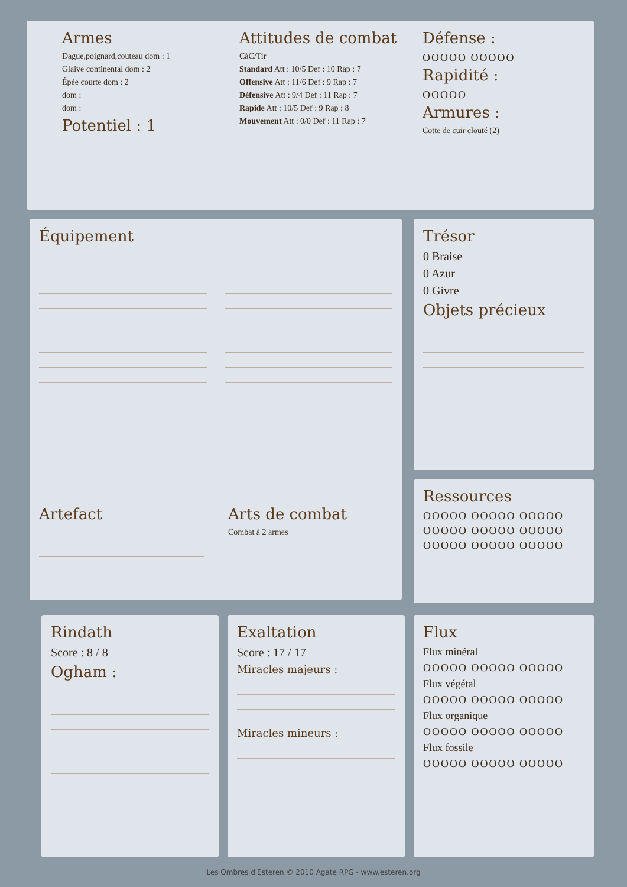Armes
Dague,poignard,couteau dom : 1
Glaive continental dom : 2
Épée courte dom : 2
dom :
dom :
Potentiel : 1
Attitudes de combat
CàC/Tir
Standard Att : 10/5 Def : 10 Rap : 7
Offensive Att : 11/6 Def : 9 Rap : 7
Défensive Att : 9/4 Def : 11 Rap : 7
Rapide Att : 10/5 Def : 9 Rap : 8
Mouvement Att : 0/0 Def : 11 Rap : 7
Défense :
OOOOO OOOOO
Rapidité :
OOOOO
Armures :
Cotte de cuir clouté (2)
Équipement
Artefact Arts de combat
Combat à 2 armes
Trésor
0 Braise
0 Azur
0 Givre
Objets précieux
Ressources
OOOOO OOOOO OOOOO
OOOOO OOOOO OOOOO
OOOOO OOOOO OOOOO
Rindath
Score : 8 / 8
Ogham :
Exaltation
Score : 17 / 17
Miracles majeurs :
Miracles mineurs :
Flux
Flux minéral
OOOOO OOOOO OOOOO
Flux végétal
OOOOO OOOOO OOOOO
Flux organique
OOOOO OOOOO OOOOO
Flux fossile
OOOOO OOOOO OOOOO
Les Ombres d'Esteren © 2010 Agate RPG - www.esteren.org